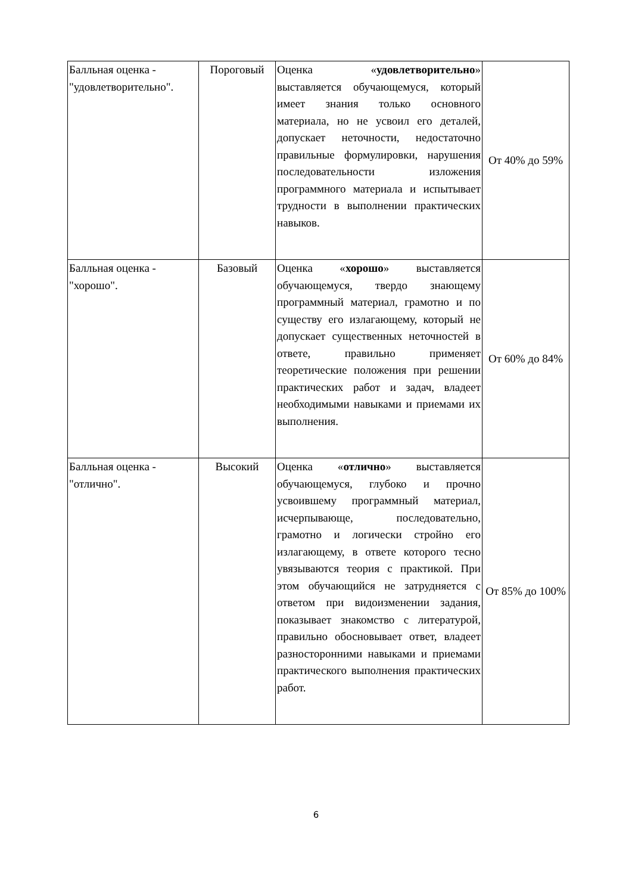| Балльная оценка - "удовлетворительно". | Пороговый | Оценка « удовлетворительно » выставляется обучающемуся, который имеет знания только основного материала, но не усвоил его деталей, допускает неточности, недостаточно правильные формулировки, нарушения последовательности изложения программного материала и испытывает трудности в выполнении практических навыков. | От 40% до 59% |
| Балльная оценка - "хорошо". | Базовый | Оценка « хорошо » выставляется обучающемуся, твердо знающему программный материал, грамотно и по существу его излагающему, который не допускает существенных неточностей в ответе, правильно применяет теоретические положения при решении практических работ и задач, владеет необходимыми навыками и приемами их выполнения. | От 60% до 84% |
| Балльная оценка - "отлично". | Высокий | Оценка « отлично » выставляется обучающемуся, глубоко и прочно усвоившему программный материал, исчерпывающе, последовательно, грамотно и логически стройно его излагающему, в ответе которого тесно увязываются теория с практикой. При этом обучающийся не затрудняется с ответом при видоизменении задания, показывает знакомство с литературой, правильно обосновывает ответ, владеет разносторонними навыками и приемами практического выполнения практических работ. | От 85% до 100% |
6